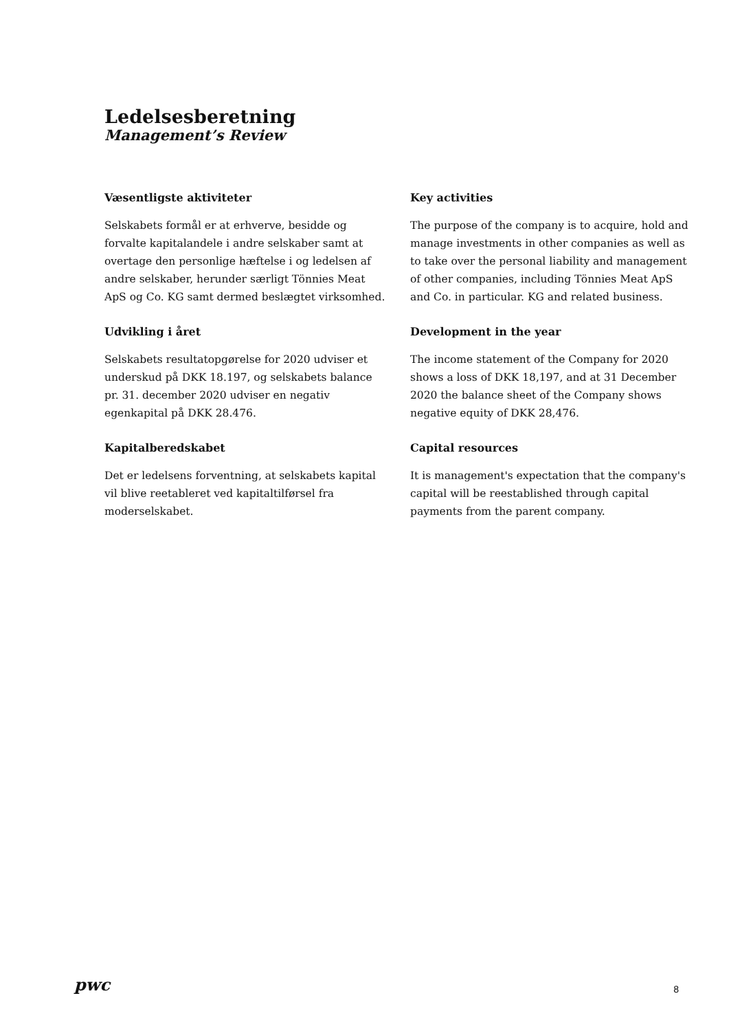Ledelsesberetning
Management’s Review
Væsentligste aktiviteter
Selskabets formål er at erhverve, besidde og forvalte kapitalandele i andre selskaber samt at overtage den personlige hæftelse i og ledelsen af andre selskaber, herunder særligt Tönnies Meat ApS og Co. KG samt dermed beslægtet virksomhed.
Udvikling i året
Selskabets resultatopgørelse for 2020 udviser et underskud på DKK 18.197, og selskabets balance pr. 31. december 2020 udviser en negativ egenkapital på DKK 28.476.
Kapitalberedskabet
Det er ledelsens forventning, at selskabets kapital vil blive reetableret ved kapitaltilførsel fra moderselskabet.
Key activities
The purpose of the company is to acquire, hold and manage investments in other companies as well as to take over the personal liability and management of other companies, including Tönnies Meat ApS and Co. in particular. KG and related business.
Development in the year
The income statement of the Company for 2020 shows a loss of DKK 18,197, and at 31 December 2020 the balance sheet of the Company shows negative equity of DKK 28,476.
Capital resources
It is management's expectation that the company's capital will be reestablished through capital payments from the parent company.
pwc 8